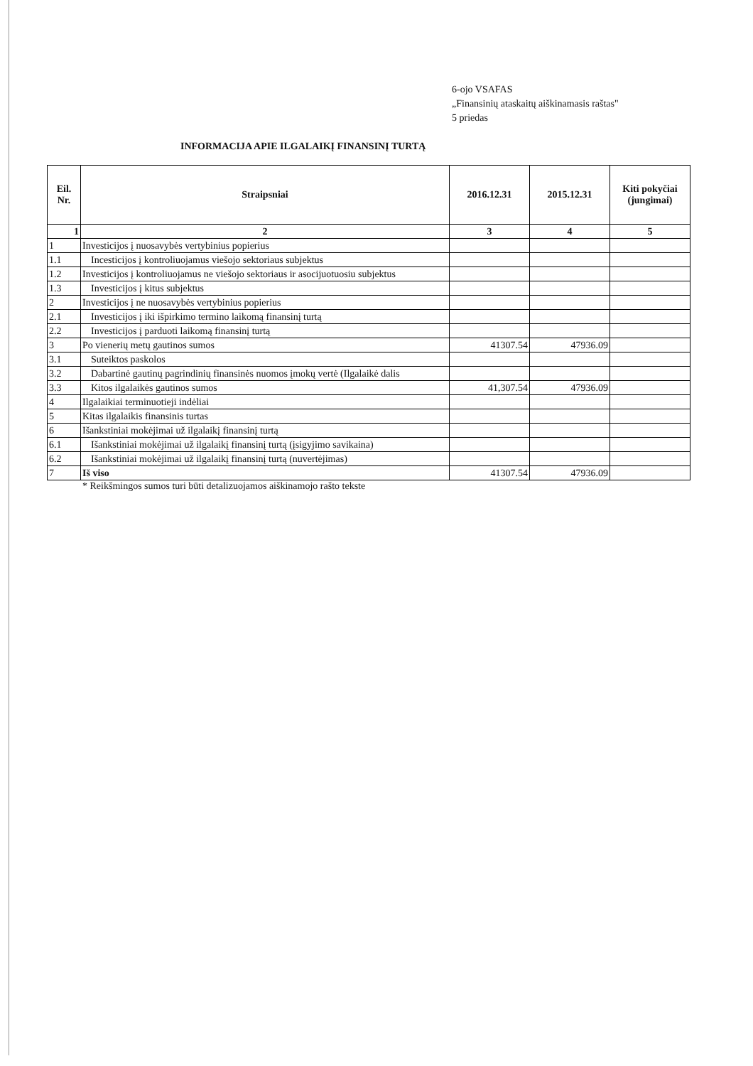6-ojo VSAFAS
„Finansinių ataskaitų aiškinamasis raštas"
5 priedas
INFORMACIJA APIE ILGALAIKĮ FINANSINĮ TURTĄ
| Eil. Nr. | Straipsniai | 2016.12.31 | 2015.12.31 | Kiti pokyčiai (jungimai) |
| --- | --- | --- | --- | --- |
| 1 | 2 | 3 | 4 | 5 |
| 1 | Investicijos į nuosavybės vertybinius popierius | | | |
| 1.1 | Incesticijos į kontroliuojamus viešojo sektoriaus subjektus | | | |
| 1.2 | Investicijos į kontroliuojamus ne viešojo sektoriaus ir asocijuotuosiu subjektus | | | |
| 1.3 | Investicijos į kitus subjektus | | | |
| 2 | Investicijos į ne nuosavybės vertybinius popierius | | | |
| 2.1 | Investicijos į iki išpirkimo termino laikomą finansinį turtą | | | |
| 2.2 | Investicijos į parduoti laikomą finansinį turtą | | | |
| 3 | Po vienerių metų gautinos sumos | 41307.54 | 47936.09 | |
| 3.1 | Suteiktos paskolos | | | |
| 3.2 | Dabartinė gautinų pagrindinių finansinės nuomos įmokų vertė (Ilgalaikė dalis | | | |
| 3.3 | Kitos ilgalaikės gautinos sumos | 41,307.54 | 47936.09 | |
| 4 | Ilgalaikiai terminuotieji indėliai | | | |
| 5 | Kitas ilgalaikis finansinis turtas | | | |
| 6 | Išankstiniai mokėjimai už ilgalaikį finansinį turtą | | | |
| 6.1 | Išankstiniai mokėjimai už ilgalaikį finansinį turtą (įsigyjimo savikaina) | | | |
| 6.2 | Išankstiniai mokėjimai už ilgalaikį finansinį turtą (nuvertėjimas) | | | |
| 7 | Iš viso | 41307.54 | 47936.09 | |
* Reikšmingos sumos turi būti detalizuojamos aiškinamojo rašto tekste